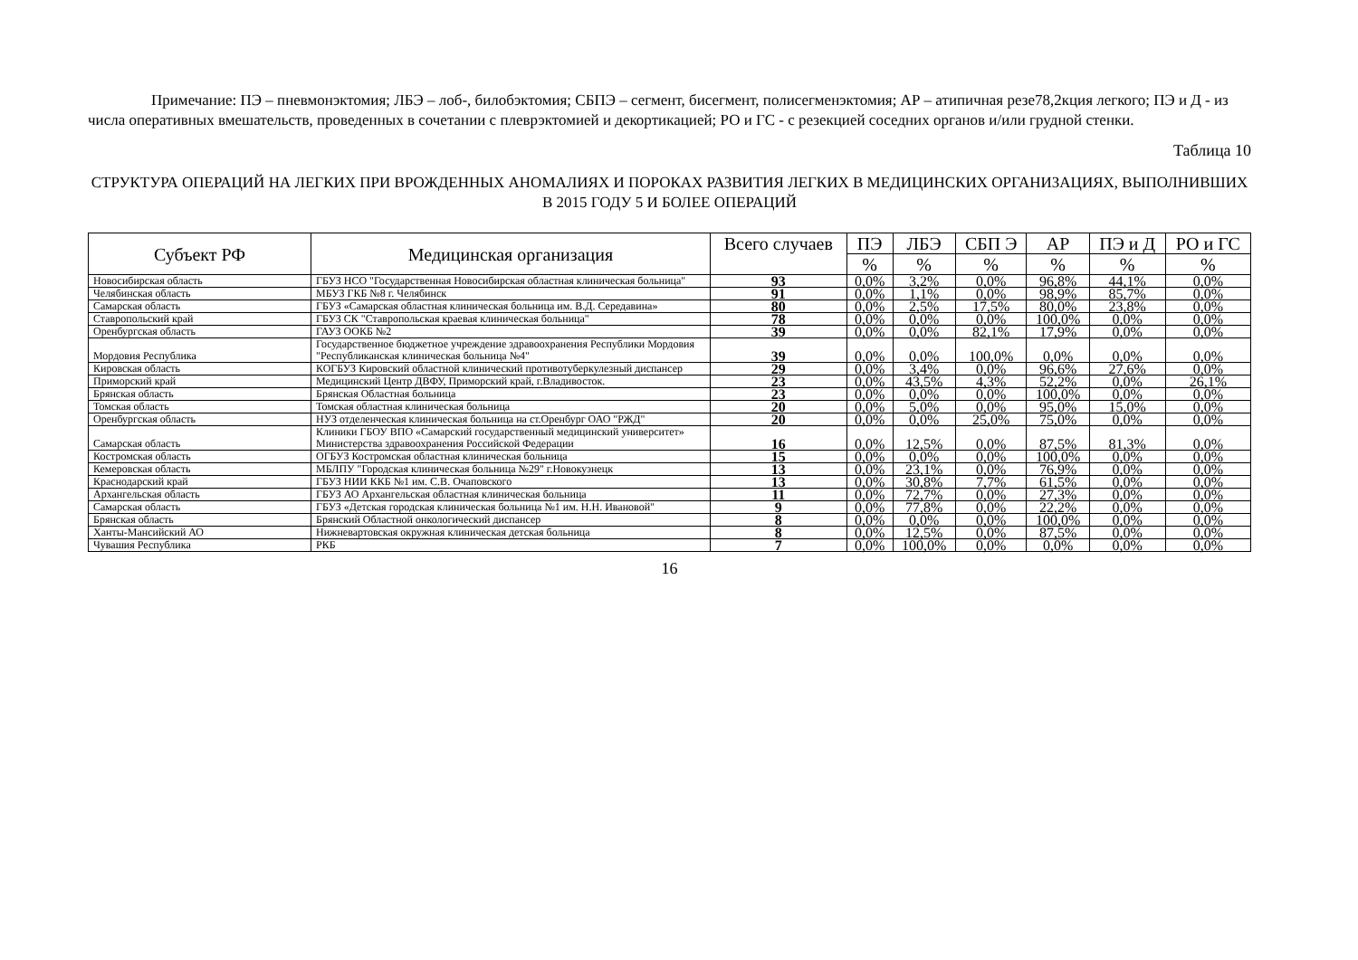Примечание: ПЭ – пневмонэктомия; ЛБЭ – лоб-, билобэктомия; СБПЭ – сегмент, бисегмент, полисегменэктомия; АР – атипичная резе78,2кция легкого; ПЭ и Д - из числа оперативных вмешательств, проведенных в сочетании с плеврэктомией и декортикацией; РО и ГС - с резекцией соседних органов и/или грудной стенки.
Таблица 10
СТРУКТУРА ОПЕРАЦИЙ НА ЛЕГКИХ ПРИ ВРОЖДЕННЫХ АНОМАЛИЯХ И ПОРОКАХ РАЗВИТИЯ ЛЕГКИХ В МЕДИЦИНСКИХ ОРГАНИЗАЦИЯХ, ВЫПОЛНИВШИХ В 2015 ГОДУ 5 И БОЛЕЕ ОПЕРАЦИЙ
| Субъект РФ | Медицинская организация | Всего случаев | ПЭ | ЛБЭ | СБП Э | АР | ПЭ и Д | РО и ГС |
| --- | --- | --- | --- | --- | --- | --- | --- | --- |
| | | | % | % | % | % | % | % |
| Новосибирская область | ГБУЗ НСО "Государственная Новосибирская областная клиническая больница" | 93 | 0,0% | 3,2% | 0,0% | 96,8% | 44,1% | 0,0% |
| Челябинская область | МБУЗ ГКБ №8 г. Челябинск | 91 | 0,0% | 1,1% | 0,0% | 98,9% | 85,7% | 0,0% |
| Самарская область | ГБУЗ «Самарская областная клиническая больница им. В.Д. Середавина» | 80 | 0,0% | 2,5% | 17,5% | 80,0% | 23,8% | 0,0% |
| Ставропольский край | ГБУЗ СК "Ставропольская краевая клиническая больница" | 78 | 0,0% | 0,0% | 0,0% | 100,0% | 0,0% | 0,0% |
| Оренбургская область | ГАУЗ ООКБ №2 | 39 | 0,0% | 0,0% | 82,1% | 17,9% | 0,0% | 0,0% |
| Мордовия Республика | Государственное бюджетное учреждение здравоохранения Республики Мордовия "Республиканская клиническая больница №4" | 39 | 0,0% | 0,0% | 100,0% | 0,0% | 0,0% | 0,0% |
| Кировская область | КОГБУЗ Кировский областной клинический противотуберкулезный диспансер | 29 | 0,0% | 3,4% | 0,0% | 96,6% | 27,6% | 0,0% |
| Приморский край | Медицинский Центр ДВФУ, Приморский край, г.Владивосток. | 23 | 0,0% | 43,5% | 4,3% | 52,2% | 0,0% | 26,1% |
| Брянская область | Брянская Областная больница | 23 | 0,0% | 0,0% | 0,0% | 100,0% | 0,0% | 0,0% |
| Томская область | Томская областная клиническая больница | 20 | 0,0% | 5,0% | 0,0% | 95,0% | 15,0% | 0,0% |
| Оренбургская область | НУЗ отделенческая клиническая больница на ст.Оренбург ОАО "РЖД" | 20 | 0,0% | 0,0% | 25,0% | 75,0% | 0,0% | 0,0% |
| Самарская область | Клиники ГБОУ ВПО «Самарский государственный медицинский университет» Министерства здравоохранения Российской Федерации | 16 | 0,0% | 12,5% | 0,0% | 87,5% | 81,3% | 0,0% |
| Костромская область | ОГБУЗ Костромская областная клиническая больница | 15 | 0,0% | 0,0% | 0,0% | 100,0% | 0,0% | 0,0% |
| Кемеровская область | МБЛПУ "Городская клиническая больница №29" г.Новокузнецк | 13 | 0,0% | 23,1% | 0,0% | 76,9% | 0,0% | 0,0% |
| Краснодарский край | ГБУЗ НИИ ККБ №1 им. С.В. Очаповского | 13 | 0,0% | 30,8% | 7,7% | 61,5% | 0,0% | 0,0% |
| Архангельская область | ГБУЗ АО Архангельская областная клиническая больница | 11 | 0,0% | 72,7% | 0,0% | 27,3% | 0,0% | 0,0% |
| Самарская область | ГБУЗ «Детская городская клиническая больница №1 им. Н.Н. Ивановой" | 9 | 0,0% | 77,8% | 0,0% | 22,2% | 0,0% | 0,0% |
| Брянская область | Брянский Областной онкологический диспансер | 8 | 0,0% | 0,0% | 0,0% | 100,0% | 0,0% | 0,0% |
| Ханты-Мансийский АО | Нижневартовская окружная клиническая детская больница | 8 | 0,0% | 12,5% | 0,0% | 87,5% | 0,0% | 0,0% |
| Чувашия Республика | РКБ | 7 | 0,0% | 100,0% | 0,0% | 0,0% | 0,0% | 0,0% |
16